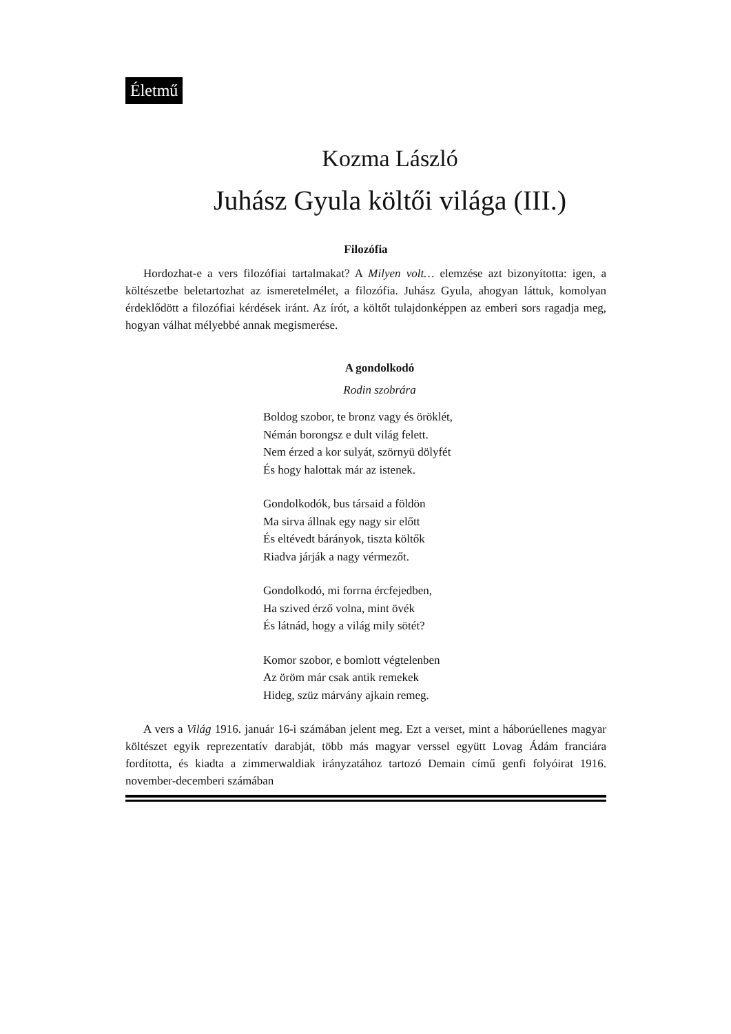Életmű
Kozma László
Juhász Gyula költői világa (III.)
Filozófia
Hordozhat-e a vers filozófiai tartalmakat? A Milyen volt… elemzése azt bizonyította: igen, a költészetbe beletartozhat az ismeretelmélet, a filozófia. Juhász Gyula, ahogyan láttuk, komolyan érdeklődött a filozófiai kérdések iránt. Az írót, a költőt tulajdonképpen az emberi sors ragadja meg, hogyan válhat mélyebbé annak megismerése.
A gondolkodó
Rodin szobrára
Boldog szobor, te bronz vagy és öröklét,
Némán borongsz e dult világ felett.
Nem érzed a kor sulyát, szörnyü dölyfét
És hogy halottak már az istenek.
Gondolkodók, bus társaid a földön
Ma sirva állnak egy nagy sir előtt
És eltévedt bárányok, tiszta költők
Riadva járják a nagy vérmezőt.
Gondolkodó, mi forrna ércfejedben,
Ha szived érző volna, mint övék
És látnád, hogy a világ mily sötét?
Komor szobor, e bomlott végtelenben
Az öröm már csak antik remekek
Hideg, szüz márvány ajkain remeg.
A vers a Világ 1916. január 16-i számában jelent meg. Ezt a verset, mint a háborúellenes magyar költészet egyik reprezentatív darabját, több más magyar verssel együtt Lovag Ádám franciára fordította, és kiadta a zimmerwaldiak irányzatához tartozó Demain című genfi folyóirat 1916. november-decemberi számában